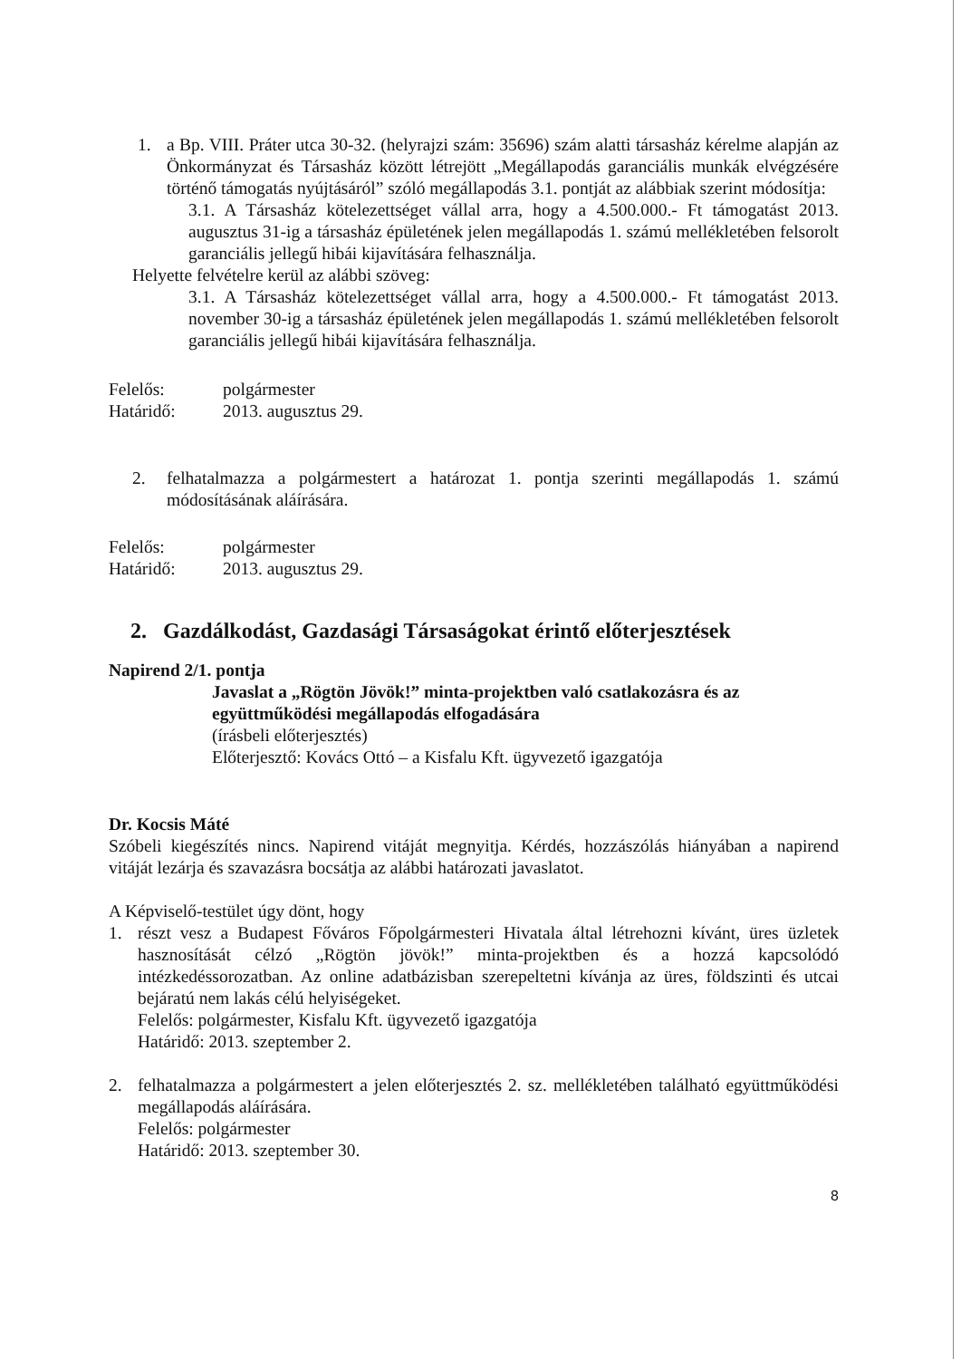1. a Bp. VIII. Práter utca 30-32. (helyrajzi szám: 35696) szám alatti társasház kérelme alapján az Önkormányzat és Társasház között létrejött „Megállapodás garanciális munkák elvégzésére történő támogatás nyújtásáról” szóló megállapodás 3.1. pontját az alábbiak szerint módosítja:
3.1. A Társasház kötelezettséget vállal arra, hogy a 4.500.000.- Ft támogatást 2013. augusztus 31-ig a társasház épületének jelen megállapodás 1. számú mellékletében felsorolt garanciális jellegű hibái kijavítására felhasználja.
Helyette felvételre kerül az alábbi szöveg:
3.1. A Társasház kötelezettséget vállal arra, hogy a 4.500.000.- Ft támogatást 2013. november 30-ig a társasház épületének jelen megállapodás 1. számú mellékletében felsorolt garanciális jellegű hibái kijavítására felhasználja.
Felelős: polgármester
Határidő: 2013. augusztus 29.
2. felhatalmazza a polgármestert a határozat 1. pontja szerinti megállapodás 1. számú módosításának aláírására.
Felelős: polgármester
Határidő: 2013. augusztus 29.
2. Gazdálkodást, Gazdasági Társaságokat érintő előterjesztések
Napirend 2/1. pontja
Javaslat a „Rögtön Jövök!” minta-projektben való csatlakozásra és az együttműködési megállapodás elfogadására
(írásbeli előterjesztés)
Előterjesztő: Kovács Ottó – a Kisfalu Kft. ügyvezető igazgatója
Dr. Kocsis Máté
Szóbeli kiegészítés nincs. Napirend vitáját megnyitja. Kérdés, hozzászólás hiányában a napirend vitáját lezárja és szavazásra bocsátja az alábbi határozati javaslatot.
A Képviselő-testület úgy dönt, hogy
1. részt vesz a Budapest Főváros Főpolgármesteri Hivatala által létrehozni kívánt, üres üzletek hasznosítását célzó „Rögtön jövök!” minta-projektben és a hozzá kapcsolódó intézkedéssorozatban. Az online adatbázisban szerepeltetni kívánja az üres, földszinti és utcai bejáratú nem lakás célú helyiségeket.
Felelős: polgármester, Kisfalu Kft. ügyvezető igazgatója
Határidő: 2013. szeptember 2.
2. felhatalmazza a polgármestert a jelen előterjesztés 2. sz. mellékletében található együttműködési megállapodás aláírására.
Felelős: polgármester
Határidő: 2013. szeptember 30.
8